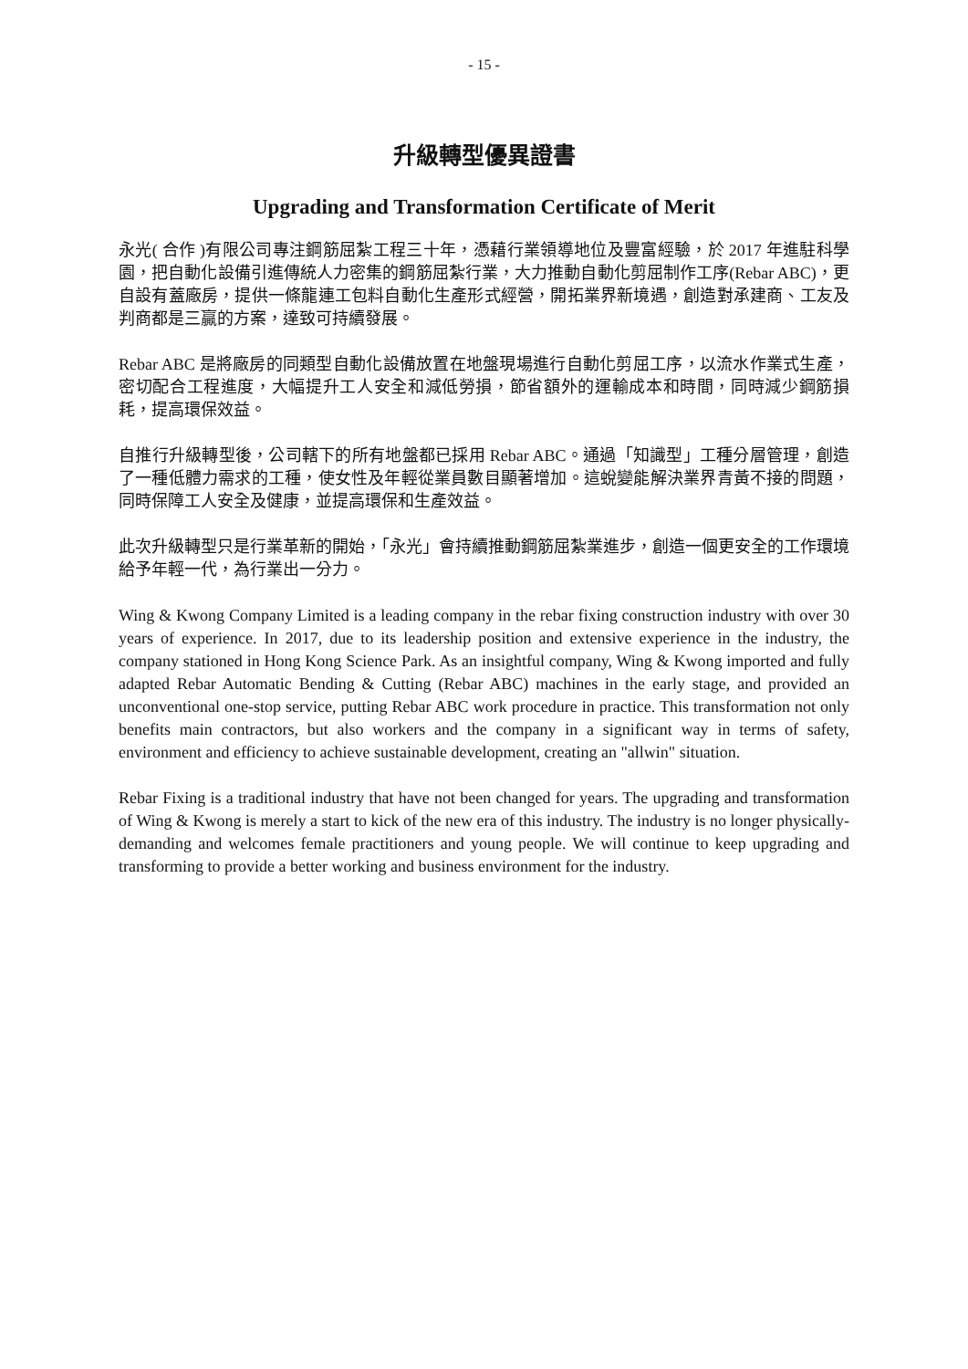- 15 -
升級轉型優異證書
Upgrading and Transformation Certificate of Merit
永光( 合作 )有限公司專注鋼筋屈紮工程三十年，憑藉行業領導地位及豐富經驗，於 2017 年進駐科學園，把自動化設備引進傳統人力密集的鋼筋屈紮行業，大力推動自動化剪屈制作工序(Rebar ABC)，更自設有蓋廠房，提供一條龍連工包料自動化生產形式經營，開拓業界新境遇，創造對承建商、工友及判商都是三贏的方案，達致可持續發展。
Rebar ABC 是將廠房的同類型自動化設備放置在地盤現場進行自動化剪屈工序，以流水作業式生產，密切配合工程進度，大幅提升工人安全和減低勞損，節省額外的運輸成本和時間，同時減少鋼筋損耗，提高環保效益。
自推行升級轉型後，公司轄下的所有地盤都已採用 Rebar ABC。通過「知識型」工種分層管理，創造了一種低體力需求的工種，使女性及年輕從業員數目顯著增加。這蛻變能解決業界青黃不接的問題，同時保障工人安全及健康，並提高環保和生產效益。
此次升級轉型只是行業革新的開始，「永光」會持續推動鋼筋屈紮業進步，創造一個更安全的工作環境給予年輕一代，為行業出一分力。
Wing & Kwong Company Limited is a leading company in the rebar fixing construction industry with over 30 years of experience. In 2017, due to its leadership position and extensive experience in the industry, the company stationed in Hong Kong Science Park. As an insightful company, Wing & Kwong imported and fully adapted Rebar Automatic Bending & Cutting (Rebar ABC) machines in the early stage, and provided an unconventional one-stop service, putting Rebar ABC work procedure in practice. This transformation not only benefits main contractors, but also workers and the company in a significant way in terms of safety, environment and efficiency to achieve sustainable development, creating an "allwin" situation.
Rebar Fixing is a traditional industry that have not been changed for years. The upgrading and transformation of Wing & Kwong is merely a start to kick of the new era of this industry. The industry is no longer physically-demanding and welcomes female practitioners and young people. We will continue to keep upgrading and transforming to provide a better working and business environment for the industry.